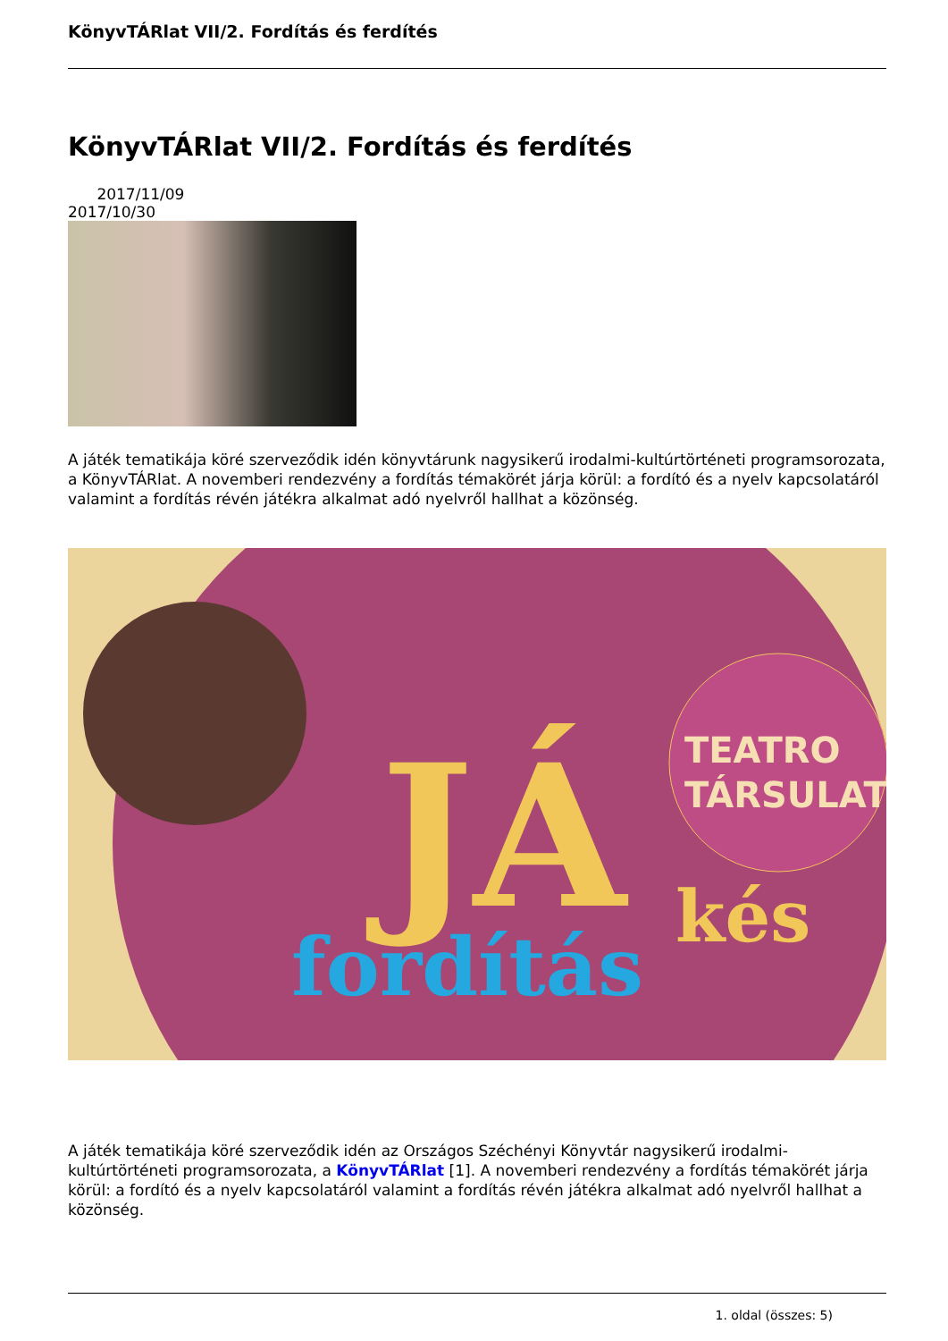KönyvTÁRlat VII/2. Fordítás és ferdítés
KönyvTÁRlat VII/2. Fordítás és ferdítés
2017/11/09
2017/10/30
A játék tematikája köré szerveződik idén könyvtárunk nagysikerű irodalmi-kultúrtörténeti programsorozata, a KönyvTÁRlat. A novemberi rendezvény a fordítás témakörét járja körül: a fordító és a nyelv kapcsolatáról valamint a fordítás révén játékra alkalmat adó nyelvről hallhat a közönség.
TEATRO
TÁRSULAT
fordítás
JÁ
kés
A játék tematikája köré szerveződik idén az Országos Széchényi Könyvtár nagysikerű irodalmi-kultúrtörténeti programsorozata, a KönyvTÁRlat [1]. A novemberi rendezvény a fordítás témakörét járja körül: a fordító és a nyelv kapcsolatáról valamint a fordítás révén játékra alkalmat adó nyelvről hallhat a közönség.
1. oldal (összes: 5)